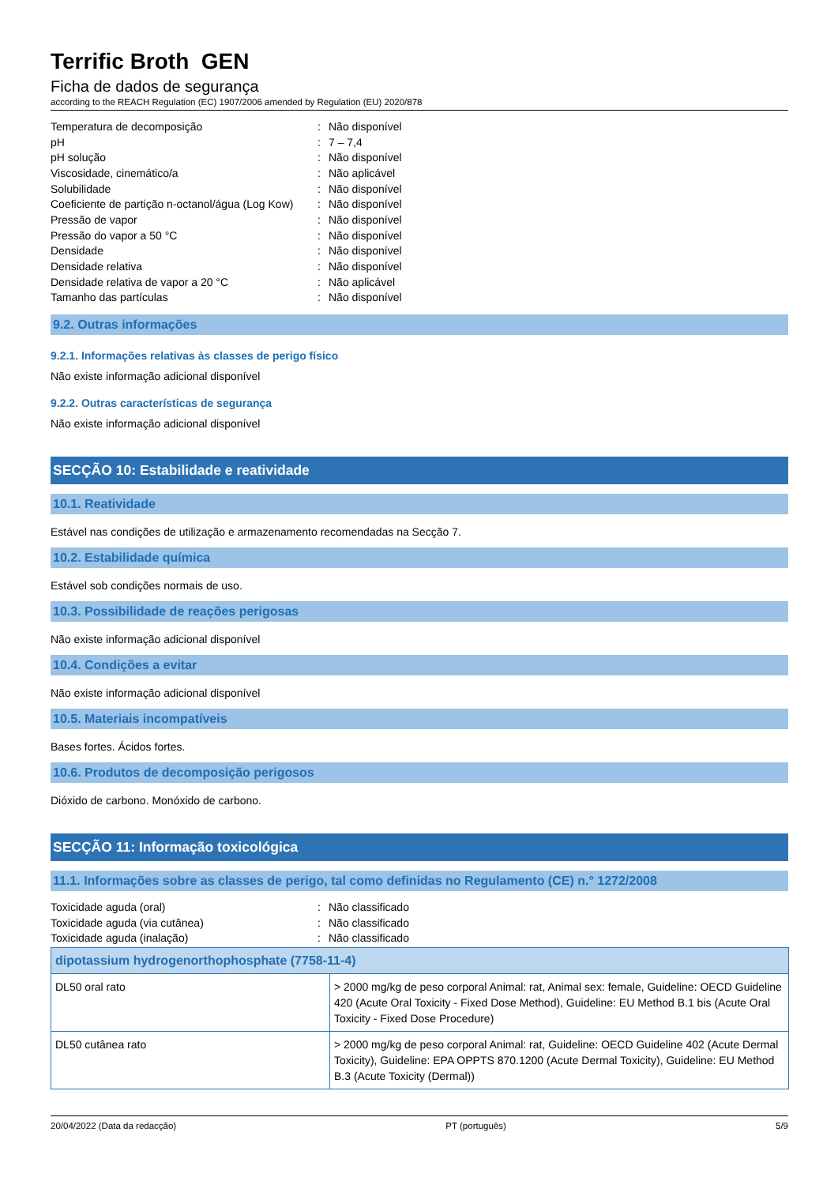Terrific Broth GEN
Ficha de dados de segurança
according to the REACH Regulation (EC) 1907/2006 amended by Regulation (EU) 2020/878
| Temperatura de decomposição | : | Não disponível |
| pH | : | 7 – 7,4 |
| pH solução | : | Não disponível |
| Viscosidade, cinemático/a | : | Não aplicável |
| Solubilidade | : | Não disponível |
| Coeficiente de partição n-octanol/água (Log Kow) | : | Não disponível |
| Pressão de vapor | : | Não disponível |
| Pressão do vapor a 50 °C | : | Não disponível |
| Densidade | : | Não disponível |
| Densidade relativa | : | Não disponível |
| Densidade relativa de vapor a 20 °C | : | Não aplicável |
| Tamanho das partículas | : | Não disponível |
9.2. Outras informações
9.2.1. Informações relativas às classes de perigo físico
Não existe informação adicional disponível
9.2.2. Outras características de segurança
Não existe informação adicional disponível
SECÇÃO 10: Estabilidade e reatividade
10.1. Reatividade
Estável nas condições de utilização e armazenamento recomendadas na Secção 7.
10.2. Estabilidade química
Estável sob condições normais de uso.
10.3. Possibilidade de reações perigosas
Não existe informação adicional disponível
10.4. Condições a evitar
Não existe informação adicional disponível
10.5. Materiais incompatíveis
Bases fortes. Ácidos fortes.
10.6. Produtos de decomposição perigosos
Dióxido de carbono. Monóxido de carbono.
SECÇÃO 11: Informação toxicológica
11.1. Informações sobre as classes de perigo, tal como definidas no Regulamento (CE) n.° 1272/2008
| Toxicidade aguda (oral) | : | Não classificado |
| Toxicidade aguda (via cutânea) | : | Não classificado |
| Toxicidade aguda (inalação) | : | Não classificado |
| dipotassium hydrogenorthophosphate (7758-11-4) | |
| --- | --- |
| DL50 oral rato | > 2000 mg/kg de peso corporal Animal: rat, Animal sex: female, Guideline: OECD Guideline 420 (Acute Oral Toxicity - Fixed Dose Method), Guideline: EU Method B.1 bis (Acute Oral Toxicity - Fixed Dose Procedure) |
| DL50 cutânea rato | > 2000 mg/kg de peso corporal Animal: rat, Guideline: OECD Guideline 402 (Acute Dermal Toxicity), Guideline: EPA OPPTS 870.1200 (Acute Dermal Toxicity), Guideline: EU Method B.3 (Acute Toxicity (Dermal)) |
20/04/2022 (Data da redacção) PT (português) 5/9